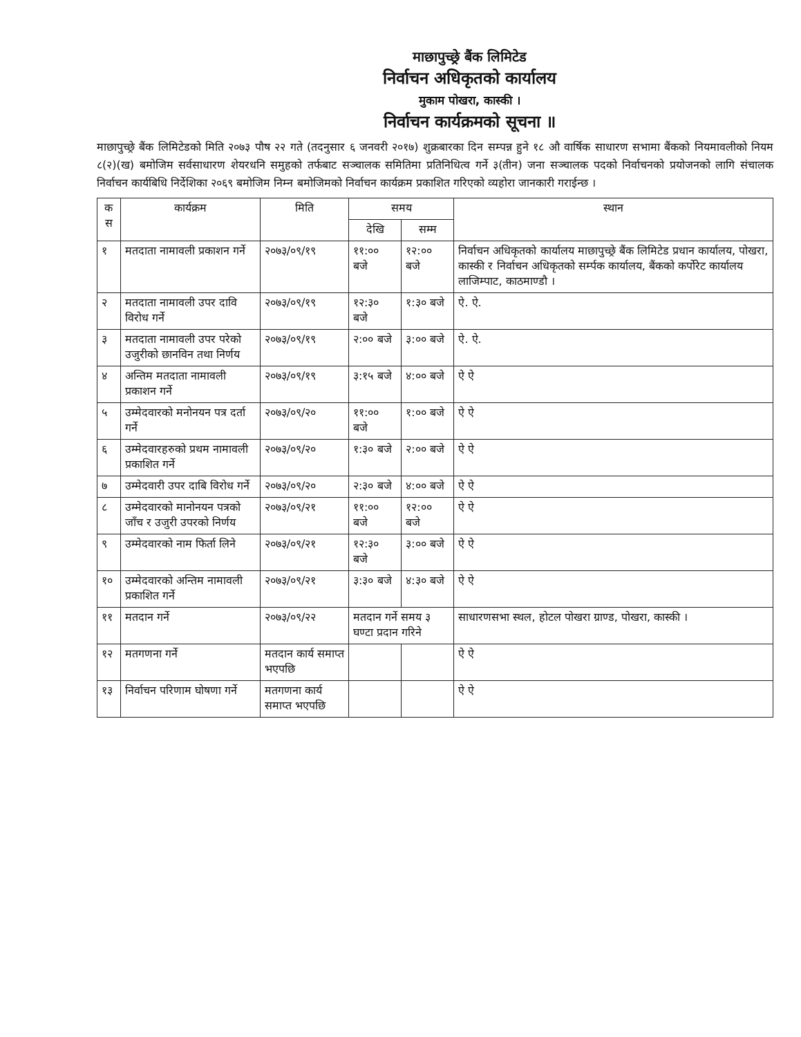माछापुच्छ्रे बैंक लिमिटेड
निर्वाचन अधिकृतको कार्यालय
मुकाम पोखरा, कास्की ।
निर्वाचन कार्यक्रमको सूचना ॥
माछापुच्छ्रे बैंक लिमिटेडको मिति २०७३ पौष २२ गते (तदनुसार ६ जनवरी २०१७) शुक्रबारका दिन सम्पन्न हुने १८ औ वार्षिक साधारण सभामा बैंकको नियमावलीको नियम ८(२)(ख) बमोजिम सर्वसाधारण शेयरधनि समुहको तर्फबाट सञ्चालक समितिमा प्रतिनिधित्व गर्ने ३(तीन) जना सञ्चालक पदको निर्वाचनको प्रयोजनको लागि संचालक निर्वाचन कार्यबिधि निर्देशिका २०६९ बमोजिम निम्न बमोजिमको निर्वाचन कार्यक्रम प्रकाशित गरिएको व्यहोरा जानकारी गराईन्छ ।
| क स | कार्यक्रम | मिति | समय | | स्थान |
| --- | --- | --- | --- | --- | --- |
| | | | देखि | सम्म | |
| १ | मतदाता नामावली प्रकाशन गर्ने | २०७३/०९/१९ | ११:०० बजे | १२:०० बजे | निर्वाचन अधिकृतको कार्यालय माछापुच्छ्रे बैंक लिमिटेड प्रधान कार्यालय, पोखरा, कास्की र निर्वाचन अधिकृतको सर्म्पक कार्यालय, बैंकको कर्पोरेट कार्यालय लाजिम्पाट, काठमाण्डौ । |
| २ | मतदाता नामावली उपर दावि विरोध गर्ने | २०७३/०९/१९ | १२:३० बजे | १:३० बजे | ऐ. ऐ. |
| ३ | मतदाता नामावली उपर परेको उजुरीको छानविन तथा निर्णय | २०७३/०९/१९ | २:०० बजे | ३:०० बजे | ऐ. ऐ. |
| ४ | अन्तिम मतदाता नामावली प्रकाशन गर्ने | २०७३/०९/१९ | ३:१५ बजे | ४:०० बजे | ऐ ऐ |
| ५ | उम्मेदवारको मनोनयन पत्र दर्ता गर्ने | २०७३/०९/२० | ११:०० बजे | १:०० बजे | ऐ ऐ |
| ६ | उम्मेदवारहरुको प्रथम नामावली प्रकाशित गर्ने | २०७३/०९/२० | १:३० बजे | २:०० बजे | ऐ ऐ |
| ७ | उम्मेदवारी उपर दाबि विरोध गर्ने | २०७३/०९/२० | २:३० बजे | ४:०० बजे | ऐ ऐ |
| ८ | उम्मेदवारको मानोनयन पत्रको जाँच र उजुरी उपरको निर्णय | २०७३/०९/२१ | ११:०० बजे | १२:०० बजे | ऐ ऐ |
| ९ | उम्मेदवारको नाम फिर्ता लिने | २०७३/०९/२१ | १२:३० बजे | ३:०० बजे | ऐ ऐ |
| १० | उम्मेदवारको अन्तिम नामावली प्रकाशित गर्ने | २०७३/०९/२१ | ३:३० बजे | ४:३० बजे | ऐ ऐ |
| ११ | मतदान गर्ने | २०७३/०९/२२ | मतदान गर्ने समय ३ घण्टा प्रदान गरिने | | साधारणसभा स्थल, होटल पोखरा ग्राण्ड, पोखरा, कास्की । |
| १२ | मतगणना गर्ने | मतदान कार्य समाप्त भएपछि | | | ऐ ऐ |
| १३ | निर्वाचन परिणाम घोषणा गर्ने | मतगणना कार्य समाप्त भएपछि | | | ऐ ऐ |